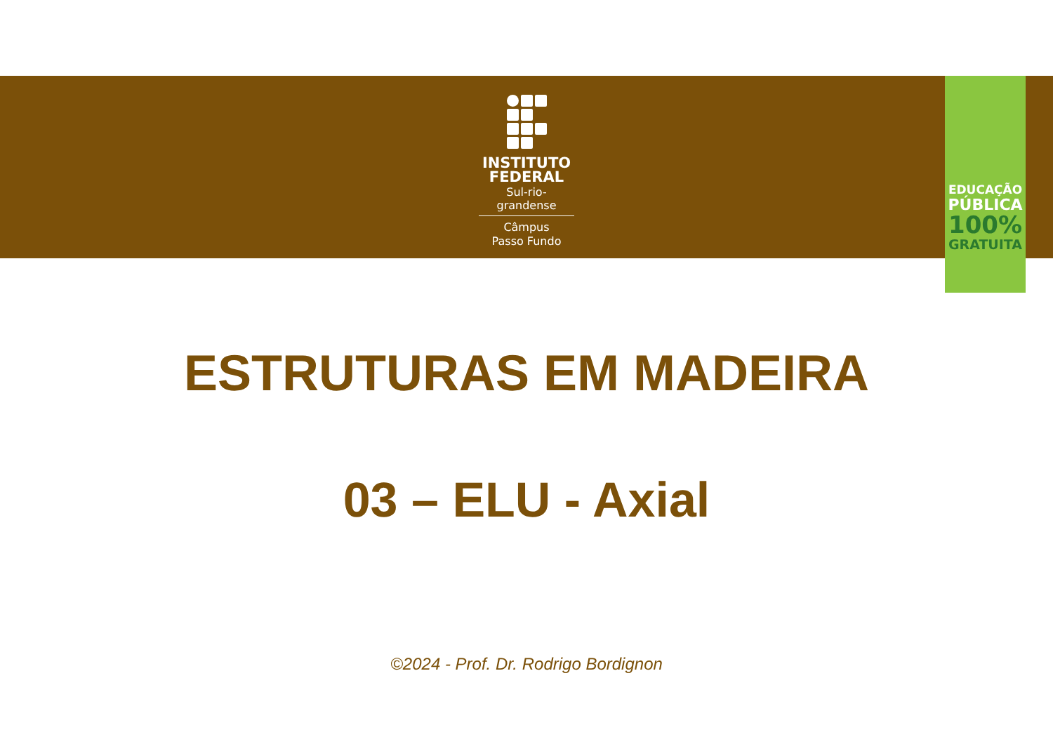INSTITUTO
FEDERAL
Sul-rio-grandense
Câmpus
Passo Fundo
EDUCAÇÃO
PÚBLICA
100%
GRATUITA
ESTRUTURAS EM MADEIRA
03 – ELU - Axial
©2024 - Prof. Dr. Rodrigo Bordignon